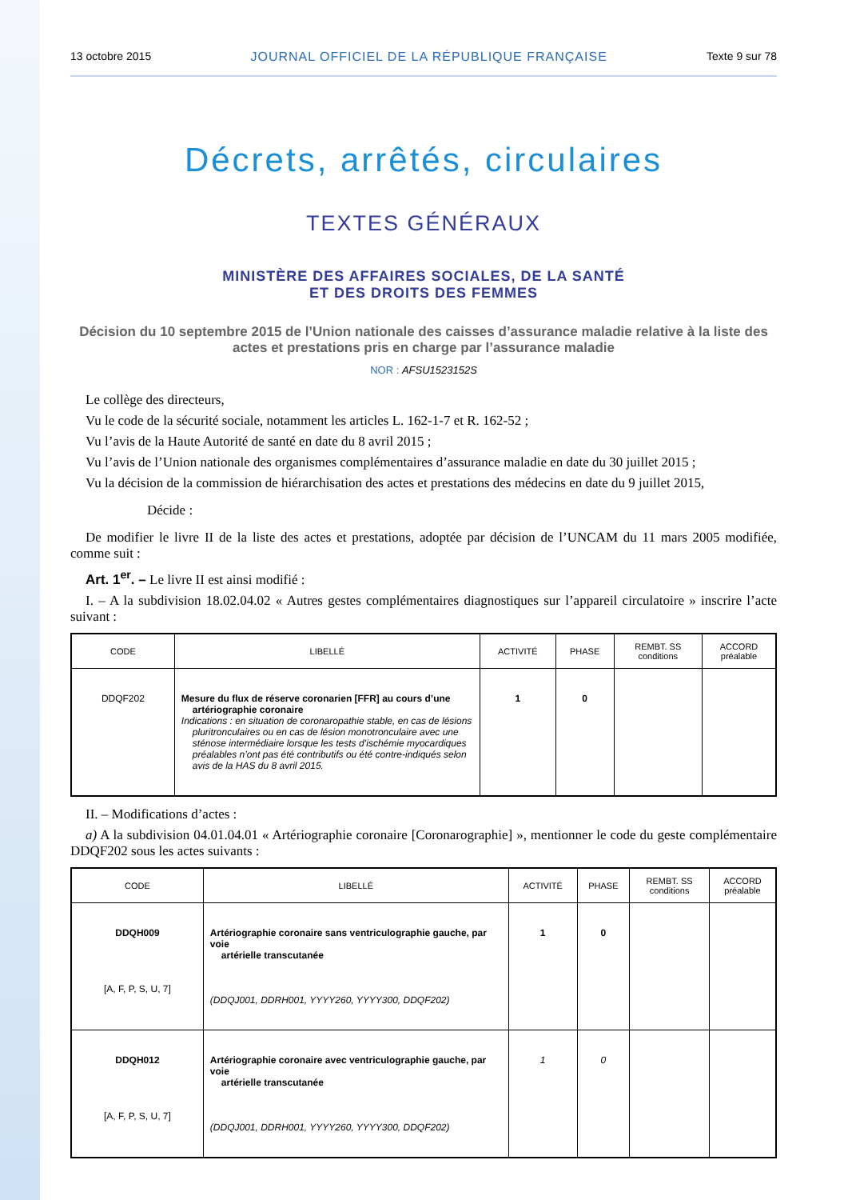13 octobre 2015 JOURNAL OFFICIEL DE LA RÉPUBLIQUE FRANÇAISE Texte 9 sur 78
Décrets, arrêtés, circulaires
TEXTES GÉNÉRAUX
MINISTÈRE DES AFFAIRES SOCIALES, DE LA SANTÉ
ET DES DROITS DES FEMMES
Décision du 10 septembre 2015 de l’Union nationale des caisses d’assurance maladie relative à la liste des actes et prestations pris en charge par l’assurance maladie
NOR : AFSU1523152S
Le collège des directeurs,
Vu le code de la sécurité sociale, notamment les articles L. 162-1-7 et R. 162-52 ;
Vu l’avis de la Haute Autorité de santé en date du 8 avril 2015 ;
Vu l’avis de l’Union nationale des organismes complémentaires d’assurance maladie en date du 30 juillet 2015 ;
Vu la décision de la commission de hiérarchisation des actes et prestations des médecins en date du 9 juillet 2015,
Décide :
De modifier le livre II de la liste des actes et prestations, adoptée par décision de l’UNCAM du 11 mars 2005 modifiée, comme suit :
Art. 1<sup>er</sup>. – Le livre II est ainsi modifié :
I. – A la subdivision 18.02.04.02 « Autres gestes complémentaires diagnostiques sur l’appareil circulatoire » inscrire l’acte suivant :
| CODE | LIBELLÉ | ACTIVITÉ | PHASE | REMBT. SS conditions | ACCORD préalable |
| --- | --- | --- | --- | --- | --- |
| DDQF202 | Mesure du flux de réserve coronarien [FFR] au cours d’une artériographie coronaire Indications : en situation de coronaropathie stable, en cas de lésions pluritronculaires ou en cas de lésion monotronculaire avec une sténose intermédiaire lorsque les tests d’ischémie myocardiques préalables n’ont pas été contributifs ou été contre-indiqués selon avis de la HAS du 8 avril 2015. | 1 | 0 | | |
II. – Modifications d’actes :
a) A la subdivision 04.01.04.01 « Artériographie coronaire [Coronarographie] », mentionner le code du geste complémentaire DDQF202 sous les actes suivants :
| CODE | LIBELLÉ | ACTIVITÉ | PHASE | REMBT. SS conditions | ACCORD préalable |
| --- | --- | --- | --- | --- | --- |
| DDQH009 [A, F, P, S, U, 7] | Artériographie coronaire sans ventriculographie gauche, par voie artérielle transcutanée (DDQJ001, DDRH001, YYYY260, YYYY300, DDQF202) | 1 | 0 | | |
| DDQH012 [A, F, P, S, U, 7] | Artériographie coronaire avec ventriculographie gauche, par voie artérielle transcutanée (DDQJ001, DDRH001, YYYY260, YYYY300, DDQF202) | 1 | 0 | | |